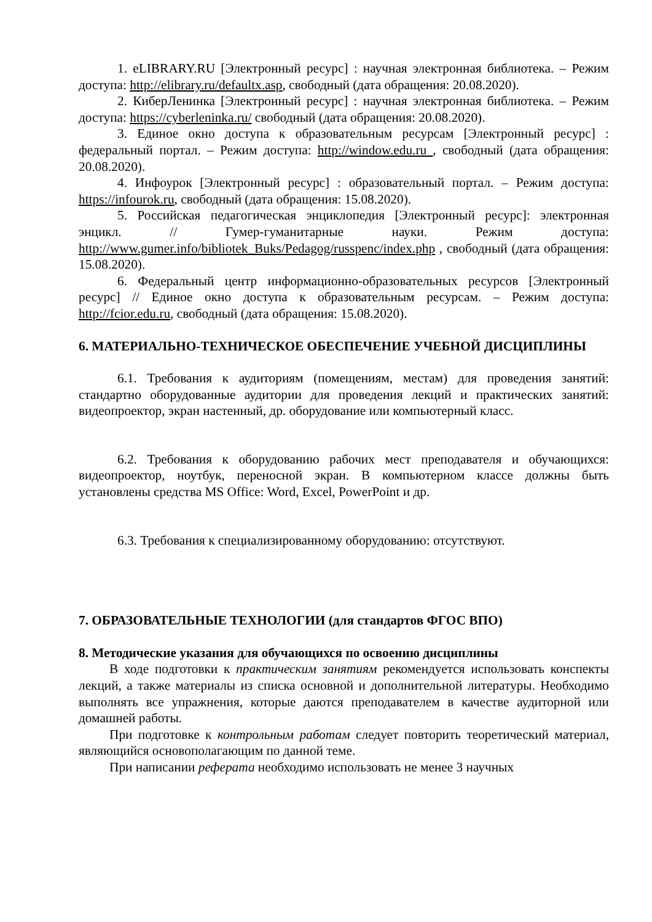1. eLIBRARY.RU [Электронный ресурс] : научная электронная библиотека. – Режим доступа: http://elibrary.ru/defaultx.asp, свободный (дата обращения: 20.08.2020).
2. КиберЛенинка [Электронный ресурс] : научная электронная библиотека. – Режим доступа: https://cyberleninka.ru/ свободный (дата обращения: 20.08.2020).
3. Единое окно доступа к образовательным ресурсам [Электронный ресурс] : федеральный портал. – Режим доступа: http://window.edu.ru , свободный (дата обращения: 20.08.2020).
4. Инфоурок [Электронный ресурс] : образовательный портал. – Режим доступа: https://infourok.ru, свободный (дата обращения: 15.08.2020).
5. Российская педагогическая энциклопедия [Электронный ресурс]: электронная энцикл. // Гумер-гуманитарные науки. Режим доступа: http://www.gumer.info/bibliotek_Buks/Pedagog/russpenc/index.php , свободный (дата обращения: 15.08.2020).
6. Федеральный центр информационно-образовательных ресурсов [Электронный ресурс] // Единое окно доступа к образовательным ресурсам. – Режим доступа: http://fcior.edu.ru, свободный (дата обращения: 15.08.2020).
6. МАТЕРИАЛЬНО-ТЕХНИЧЕСКОЕ ОБЕСПЕЧЕНИЕ УЧЕБНОЙ ДИСЦИПЛИНЫ
6.1. Требования к аудиториям (помещениям, местам) для проведения занятий: стандартно оборудованные аудитории для проведения лекций и практических занятий: видеопроектор, экран настенный, др. оборудование или компьютерный класс.
6.2. Требования к оборудованию рабочих мест преподавателя и обучающихся: видеопроектор, ноутбук, переносной экран. В компьютерном классе должны быть установлены средства MS Office: Word, Excel, PowerPoint и др.
6.3. Требования к специализированному оборудованию: отсутствуют.
7. ОБРАЗОВАТЕЛЬНЫЕ ТЕХНОЛОГИИ (для стандартов ФГОС ВПО)
8. Методические указания для обучающихся по освоению дисциплины
В ходе подготовки к практическим занятиям рекомендуется использовать конспекты лекций, а также материалы из списка основной и дополнительной литературы. Необходимо выполнять все упражнения, которые даются преподавателем в качестве аудиторной или домашней работы.
При подготовке к контрольным работам следует повторить теоретический материал, являющийся основополагающим по данной теме.
При написании реферата необходимо использовать не менее 3 научных